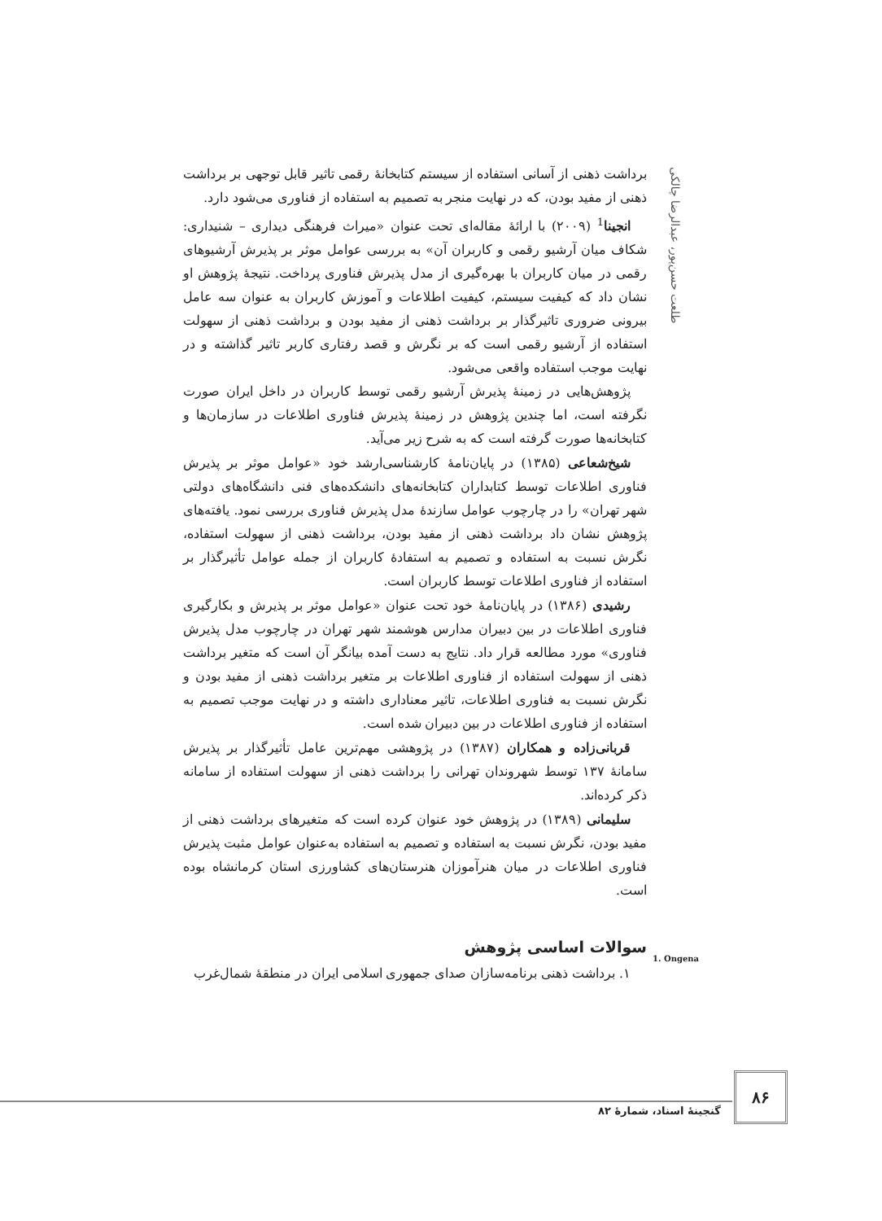طلعت حسن‌پور، عبدالرضا چالکی
برداشت ذهنی از آسانی استفاده از سیستم کتابخانهٔ رقمی تاثیر قابل توجهی بر برداشت ذهنی از مفید بودن، که در نهایت منجر به تصمیم به استفاده از فناوری می‌شود دارد.
انجینا<sup>1</sup> (۲۰۰۹) با ارائهٔ مقاله‌ای تحت عنوان «میراث فرهنگی دیداری – شنیداری: شکاف میان آرشیو رقمی و کاربران آن» به بررسی عوامل موثر بر پذیرش آرشیوهای رقمی در میان کاربران با بهره‌گیری از مدل پذیرش فناوری پرداخت. نتیجهٔ پژوهش او نشان داد که کیفیت سیستم، کیفیت اطلاعات و آموزش کاربران به عنوان سه عامل بیرونی ضروری تاثیرگذار بر برداشت ذهنی از مفید بودن و برداشت ذهنی از سهولت استفاده از آرشیو رقمی است که بر نگرش و قصد رفتاری کاربر تاثیر گذاشته و در نهایت موجب استفاده واقعی می‌شود.
پژوهش‌هایی در زمینهٔ پذیرش آرشیو رقمی توسط کاربران در داخل ایران صورت نگرفته است، اما چندین پژوهش در زمینهٔ پذیرش فناوری اطلاعات در سازمان‌ها و کتابخانه‌ها صورت گرفته است که به شرح زیر می‌آید.
شیخ‌شعاعی (۱۳۸۵) در پایان‌نامهٔ کارشناسی‌ارشد خود «عوامل موثر بر پذیرش فناوری اطلاعات توسط کتابداران کتابخانه‌های دانشکده‌های فنی دانشگاه‌های دولتی شهر تهران» را در چارچوب عوامل سازندهٔ مدل پذیرش فناوری بررسی نمود. یافته‌های پژوهش نشان داد برداشت ذهنی از مفید بودن، برداشت ذهنی از سهولت استفاده، نگرش نسبت به استفاده و تصمیم به استفادهٔ کاربران از جمله عوامل تأثیرگذار بر استفاده از فناوری اطلاعات توسط کاربران است.
رشیدی (۱۳۸۶) در پایان‌نامهٔ خود تحت عنوان «عوامل موثر بر پذیرش و بکارگیری فناوری اطلاعات در بین دبیران مدارس هوشمند شهر تهران در چارچوب مدل پذیرش فناوری» مورد مطالعه قرار داد. نتایج به دست آمده بیانگر آن است که متغیر برداشت ذهنی از سهولت استفاده از فناوری اطلاعات بر متغیر برداشت ذهنی از مفید بودن و نگرش نسبت به فناوری اطلاعات، تاثیر معناداری داشته و در نهایت موجب تصمیم به استفاده از فناوری اطلاعات در بین دبیران شده است.
قربانی‌زاده و همکاران (۱۳۸۷) در پژوهشی مهم‌ترین عامل تأثیرگذار بر پذیرش سامانهٔ ۱۳۷ توسط شهروندان تهرانی را برداشت ذهنی از سهولت استفاده از سامانه ذکر کرده‌اند.
سلیمانی (۱۳۸۹) در پژوهش خود عنوان کرده است که متغیرهای برداشت ذهنی از مفید بودن، نگرش نسبت به استفاده و تصمیم به استفاده به‌عنوان عوامل مثبت پذیرش فناوری اطلاعات در میان هنرآموزان هنرستان‌های کشاورزی استان کرمانشاه بوده است.
سوالات اساسی پژوهش
۱. برداشت ذهنی برنامه‌سازان صدای جمهوری اسلامی ایران در منطقهٔ شمال‌غرب
1. Ongena
۸۶
گنجینهٔ اسناد، شمارهٔ ۸۲